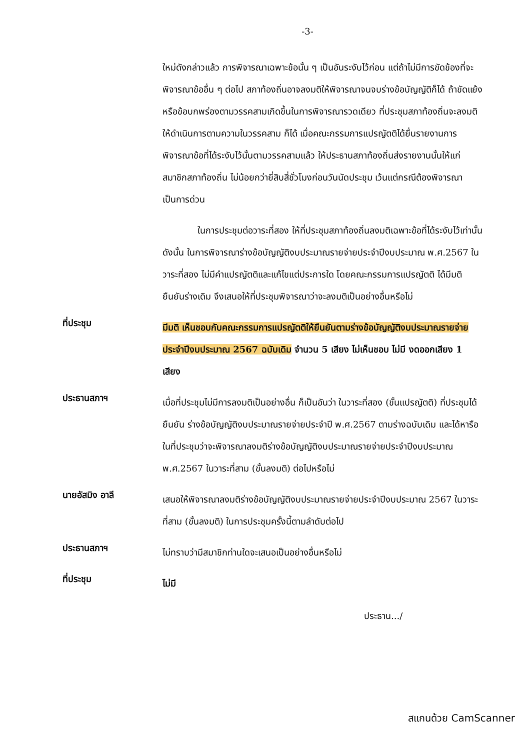-3-
ใหม่ดังกล่าวแล้ว การพิจารณาเฉพาะข้อนั้น ๆ เป็นอันระงับไว้ก่อน แต่ถ้าไม่มีการขัดข้องที่จะพิจารณาข้ออื่น ๆ ต่อไป สภาท้องถิ่นอาจลงมติให้พิจารณาจนจบร่างข้อบัญญัติก็ได้ ถ้าขัดแย้งหรือข้อบกพร่องตามวรรคสามเกิดขึ้นในการพิจารณารวดเดียว ที่ประชุมสภาท้องถิ่นจะลงมติให้ดำเนินการตามความในวรรคสาม ก็ได้ เมื่อคณะกรรมการแปรญัตติได้ยื่นรายงานการพิจารณาข้อที่ได้ระงับไว้นั้นตามวรรคสามแล้ว ให้ประธานสภาท้องถิ่นส่งรายงานนั้นให้แก่สมาชิกสภาท้องถิ่น ไม่น้อยกว่ายี่สิบสี่ชั่วโมงก่อนวันนัดประชุม เว้นแต่กรณีต้องพิจารณาเป็นการด่วน
ในการประชุมต่อวาระที่สอง ให้ที่ประชุมสภาท้องถิ่นลงมติเฉพาะข้อที่ได้ระงับไว้เท่านั้น ดังนั้น ในการพิจารณาร่างข้อบัญญัติงบประมาณรายจ่ายประจำปีงบประมาณ พ.ศ.2567 ในวาระที่สอง ไม่มีคำแปรญัตติและแก้ไขแต่ประการใด โดยคณะกรรมการแปรญัตติ ได้มีมติยืนยันร่างเดิม จึงเสนอให้ที่ประชุมพิจารณาว่าจะลงมติเป็นอย่างอื่นหรือไม่
ที่ประชุม
มีมติ เห็นชอบกับคณะกรรมการแปรญัตติให้ยืนยันตามร่างข้อบัญญัติงบประมาณรายจ่ายประจำปีงบประมาณ 2567 ฉบับเดิม จำนวน 5 เสียง ไม่เห็นชอบ ไม่มี งดออกเสียง 1 เสียง
ประธานสภาฯ
เมื่อที่ประชุมไม่มีการลงมติเป็นอย่างอื่น ก็เป็นอันว่า ในวาระที่สอง (ขั้นแปรญัตติ) ที่ประชุมได้ยืนยัน ร่างข้อบัญญัติงบประมาณรายจ่ายประจำปี พ.ศ.2567 ตามร่างฉบับเดิม และได้หารือในที่ประชุมว่าจะพิจารณาลงมติร่างข้อบัญญัติงบประมาณรายจ่ายประจำปีงบประมาณ พ.ศ.2567 ในวาระที่สาม (ขั้นลงมติ) ต่อไปหรือไม่
นายอัสมิง อาลี
เสนอให้พิจารณาลงมติร่างข้อบัญญัติงบประมาณรายจ่ายประจำปีงบประมาณ 2567 ในวาระที่สาม (ขั้นลงมติ) ในการประชุมครั้งนี้ตามลำดับต่อไป
ประธานสภาฯ
ไม่ทราบว่ามีสมาชิกท่านใดจะเสนอเป็นอย่างอื่นหรือไม่
ที่ประชุม
ไม่มี
ประธาน.../
สแกนด้วย CamScanner